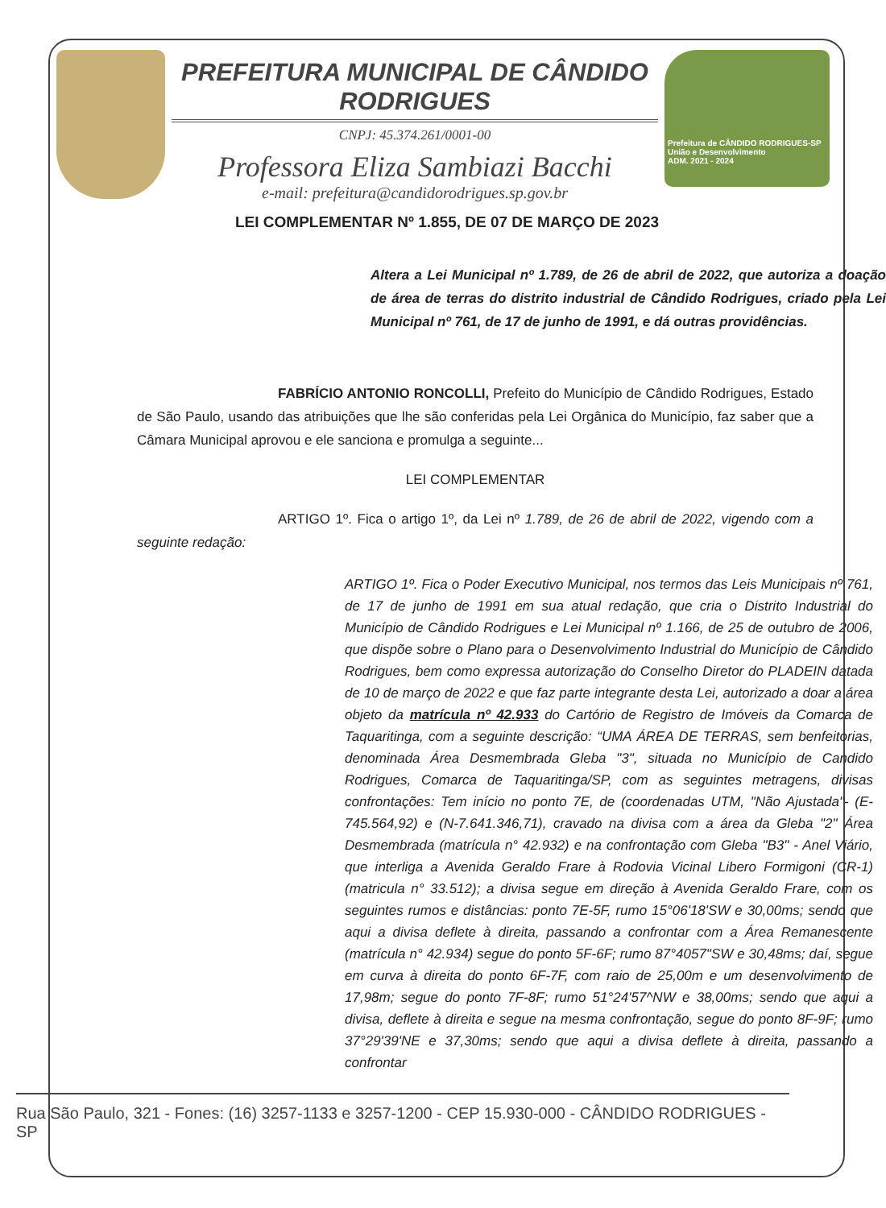PREFEITURA MUNICIPAL DE CÂNDIDO RODRIGUES
CNPJ: 45.374.261/0001-00
Professora Eliza Sambiazi Bacchi
e-mail: prefeitura@candidorodrigues.sp.gov.br
Prefeitura de CÂNDIDO RODRIGUES-SP
União e Desenvolvimento
ADM. 2021 - 2024
LEI COMPLEMENTAR Nº 1.855, DE 07 DE MARÇO DE 2023
Altera a Lei Municipal nº 1.789, de 26 de abril de 2022, que autoriza a doação de área de terras do distrito industrial de Cândido Rodrigues, criado pela Lei Municipal nº 761, de 17 de junho de 1991, e dá outras providências.
FABRÍCIO ANTONIO RONCOLLI, Prefeito do Município de Cândido Rodrigues, Estado de São Paulo, usando das atribuições que lhe são conferidas pela Lei Orgânica do Município, faz saber que a Câmara Municipal aprovou e ele sanciona e promulga a seguinte...
LEI COMPLEMENTAR
ARTIGO 1º. Fica o artigo 1º, da Lei nº 1.789, de 26 de abril de 2022, vigendo com a seguinte redação:
ARTIGO 1º. Fica o Poder Executivo Municipal, nos termos das Leis Municipais nº 761, de 17 de junho de 1991 em sua atual redação, que cria o Distrito Industrial do Município de Cândido Rodrigues e Lei Municipal nº 1.166, de 25 de outubro de 2006, que dispõe sobre o Plano para o Desenvolvimento Industrial do Município de Cândido Rodrigues, bem como expressa autorização do Conselho Diretor do PLADEIN datada de 10 de março de 2022 e que faz parte integrante desta Lei, autorizado a doar a área objeto da matrícula nº 42.933 do Cartório de Registro de Imóveis da Comarca de Taquaritinga, com a seguinte descrição: “UMA ÁREA DE TERRAS, sem benfeitorias, denominada Área Desmembrada Gleba "3", situada no Município de Candido Rodrigues, Comarca de Taquaritinga/SP, com as seguintes metragens, divisas confrontações: Tem início no ponto 7E, de (coordenadas UTM, "Não Ajustada"- (E-745.564,92) e (N-7.641.346,71), cravado na divisa com a área da Gleba "2" Área Desmembrada (matrícula n° 42.932) e na confrontação com Gleba "B3" - Anel Viário, que interliga a Avenida Geraldo Frare à Rodovia Vicinal Libero Formigoni (CR-1) (matricula n° 33.512); a divisa segue em direção à Avenida Geraldo Frare, com os seguintes rumos e distâncias: ponto 7E-5F, rumo 15°06'18'SW e 30,00ms; sendo que aqui a divisa deflete à direita, passando a confrontar com a Área Remanescente (matrícula n° 42.934) segue do ponto 5F-6F; rumo 87°4057"SW e 30,48ms; daí, segue em curva à direita do ponto 6F-7F, com raio de 25,00m e um desenvolvimento de 17,98m; segue do ponto 7F-8F; rumo 51°24'57^NW e 38,00ms; sendo que aqui a divisa, deflete à direita e segue na mesma confrontação, segue do ponto 8F-9F; rumo 37°29'39'NE e 37,30ms; sendo que aqui a divisa deflete à direita, passando a confrontar
Rua São Paulo, 321 - Fones: (16) 3257-1133 e 3257-1200 - CEP 15.930-000 - CÂNDIDO RODRIGUES - SP